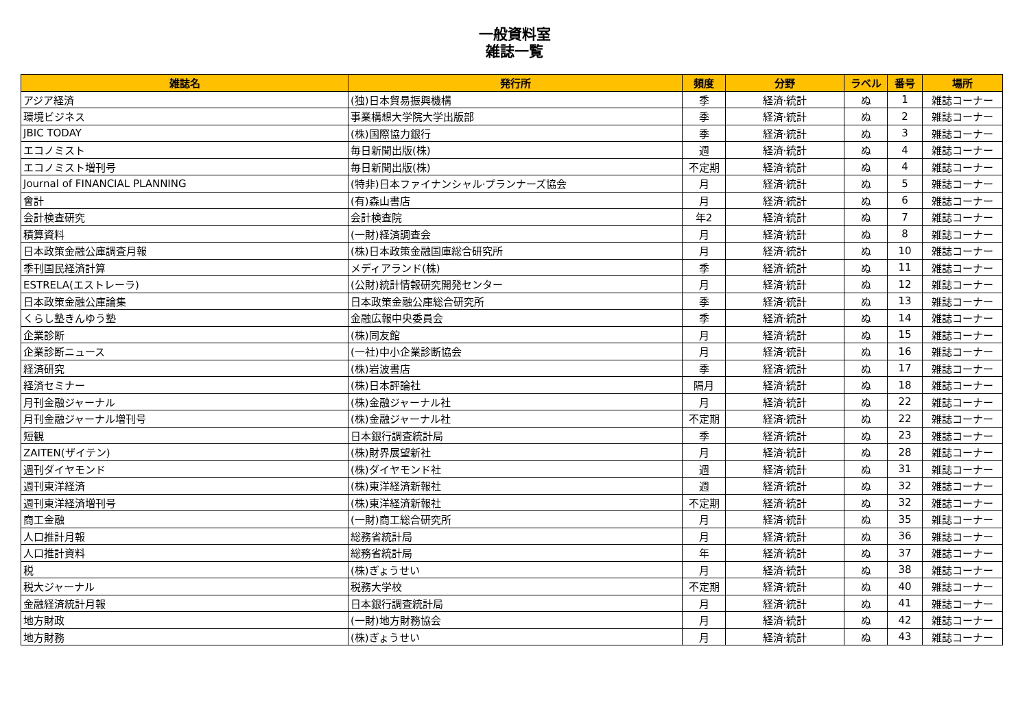一般資料室
雑誌一覧
| 雑誌名 | 発行所 | 頻度 | 分野 | ラベル | 番号 | 場所 |
| --- | --- | --- | --- | --- | --- | --- |
| アジア経済 | (独)日本貿易振興機構 | 季 | 経済·統計 | ぬ | 1 | 雑誌コーナー |
| 環境ビジネス | 事業構想大学院大学出版部 | 季 | 経済·統計 | ぬ | 2 | 雑誌コーナー |
| JBIC TODAY | (株)国際協力銀行 | 季 | 経済·統計 | ぬ | 3 | 雑誌コーナー |
| エコノミスト | 毎日新聞出版(株) | 週 | 経済·統計 | ぬ | 4 | 雑誌コーナー |
| エコノミスト増刊号 | 毎日新聞出版(株) | 不定期 | 経済·統計 | ぬ | 4 | 雑誌コーナー |
| Journal of FINANCIAL PLANNING | (特非)日本ファイナンシャル·プランナーズ協会 | 月 | 経済·統計 | ぬ | 5 | 雑誌コーナー |
| 會計 | (有)森山書店 | 月 | 経済·統計 | ぬ | 6 | 雑誌コーナー |
| 会計検査研究 | 会計検査院 | 年2 | 経済·統計 | ぬ | 7 | 雑誌コーナー |
| 積算資料 | (一財)経済調査会 | 月 | 経済·統計 | ぬ | 8 | 雑誌コーナー |
| 日本政策金融公庫調査月報 | (株)日本政策金融国庫総合研究所 | 月 | 経済·統計 | ぬ | 10 | 雑誌コーナー |
| 季刊国民経済計算 | メディアランド(株) | 季 | 経済·統計 | ぬ | 11 | 雑誌コーナー |
| ESTRELA(エストレーラ) | (公財)統計情報研究開発センター | 月 | 経済·統計 | ぬ | 12 | 雑誌コーナー |
| 日本政策金融公庫論集 | 日本政策金融公庫総合研究所 | 季 | 経済·統計 | ぬ | 13 | 雑誌コーナー |
| くらし塾きんゆう塾 | 金融広報中央委員会 | 季 | 経済·統計 | ぬ | 14 | 雑誌コーナー |
| 企業診断 | (株)同友館 | 月 | 経済·統計 | ぬ | 15 | 雑誌コーナー |
| 企業診断ニュース | (一社)中小企業診断協会 | 月 | 経済·統計 | ぬ | 16 | 雑誌コーナー |
| 経済研究 | (株)岩波書店 | 季 | 経済·統計 | ぬ | 17 | 雑誌コーナー |
| 経済セミナー | (株)日本評論社 | 隔月 | 経済·統計 | ぬ | 18 | 雑誌コーナー |
| 月刊金融ジャーナル | (株)金融ジャーナル社 | 月 | 経済·統計 | ぬ | 22 | 雑誌コーナー |
| 月刊金融ジャーナル増刊号 | (株)金融ジャーナル社 | 不定期 | 経済·統計 | ぬ | 22 | 雑誌コーナー |
| 短観 | 日本銀行調査統計局 | 季 | 経済·統計 | ぬ | 23 | 雑誌コーナー |
| ZAITEN(ザイテン) | (株)財界展望新社 | 月 | 経済·統計 | ぬ | 28 | 雑誌コーナー |
| 週刊ダイヤモンド | (株)ダイヤモンド社 | 週 | 経済·統計 | ぬ | 31 | 雑誌コーナー |
| 週刊東洋経済 | (株)東洋経済新報社 | 週 | 経済·統計 | ぬ | 32 | 雑誌コーナー |
| 週刊東洋経済増刊号 | (株)東洋経済新報社 | 不定期 | 経済·統計 | ぬ | 32 | 雑誌コーナー |
| 商工金融 | (一財)商工総合研究所 | 月 | 経済·統計 | ぬ | 35 | 雑誌コーナー |
| 人口推計月報 | 総務省統計局 | 月 | 経済·統計 | ぬ | 36 | 雑誌コーナー |
| 人口推計資料 | 総務省統計局 | 年 | 経済·統計 | ぬ | 37 | 雑誌コーナー |
| 税 | (株)ぎょうせい | 月 | 経済·統計 | ぬ | 38 | 雑誌コーナー |
| 税大ジャーナル | 税務大学校 | 不定期 | 経済·統計 | ぬ | 40 | 雑誌コーナー |
| 金融経済統計月報 | 日本銀行調査統計局 | 月 | 経済·統計 | ぬ | 41 | 雑誌コーナー |
| 地方財政 | (一財)地方財務協会 | 月 | 経済·統計 | ぬ | 42 | 雑誌コーナー |
| 地方財務 | (株)ぎょうせい | 月 | 経済·統計 | ぬ | 43 | 雑誌コーナー |